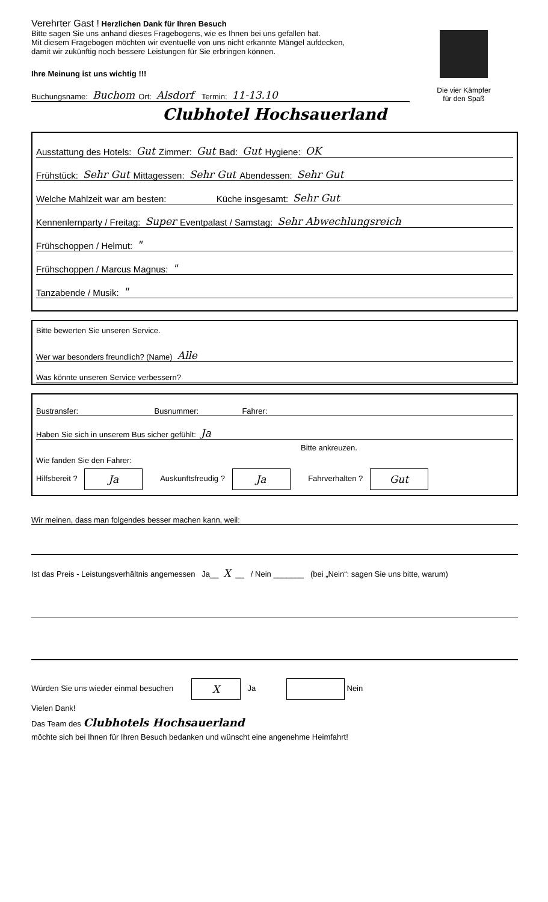Verehrter Gast ! Herzlichen Dank für Ihren Besuch
Bitte sagen Sie uns anhand dieses Fragebogens, wie es Ihnen bei uns gefallen hat.
Mit diesem Fragebogen möchten wir eventuelle von uns nicht erkannte Mängel aufdecken,
damit wir zukünftig noch bessere Leistungen für Sie erbringen können.
Ihre Meinung ist uns wichtig !!!
Buchungsname: Buchom Ort: Alsdorf Termin: 11-13.10
Die vier Kämpfer
für den Spaß
Clubhotel Hochsauerland
Ausstattung des Hotels: Gut Zimmer: Gut Bad: Gut Hygiene: OK
Frühstück: Sehr Gut Mittagessen: Sehr Gut Abendessen: Sehr Gut
Welche Mahlzeit war am besten: Küche insgesamt: Sehr Gut
Kennenlernparty / Freitag: Super Eventpalast / Samstag: Sehr Abwechlungsreich
Frühschoppen / Helmut: "
Frühschoppen / Marcus Magnus: "
Tanzabende / Musik: "
Bitte bewerten Sie unseren Service.
Wer war besonders freundlich? (Name) Alle
Was könnte unseren Service verbessern?
Bustransfer: Busnummer: Fahrer:
Haben Sie sich in unserem Bus sicher gefühlt: Ja
Bitte ankreuzen.
Wie fanden Sie den Fahrer:
Hilfsbereit ? Ja Auskunftsfreudig ? Ja Fahrverhalten ? Gut
Wir meinen, dass man folgendes besser machen kann, weil:
Ist das Preis - Leistungsverhältnis angemessen Ja__ X __ / Nein _______ (bei „Nein“: sagen Sie uns bitte, warum)
Würden Sie uns wieder einmal besuchen X Ja Nein
Vielen Dank!
Das Team des Clubhotels Hochsauerland
möchte sich bei Ihnen für Ihren Besuch bedanken und wünscht eine angenehme Heimfahrt!